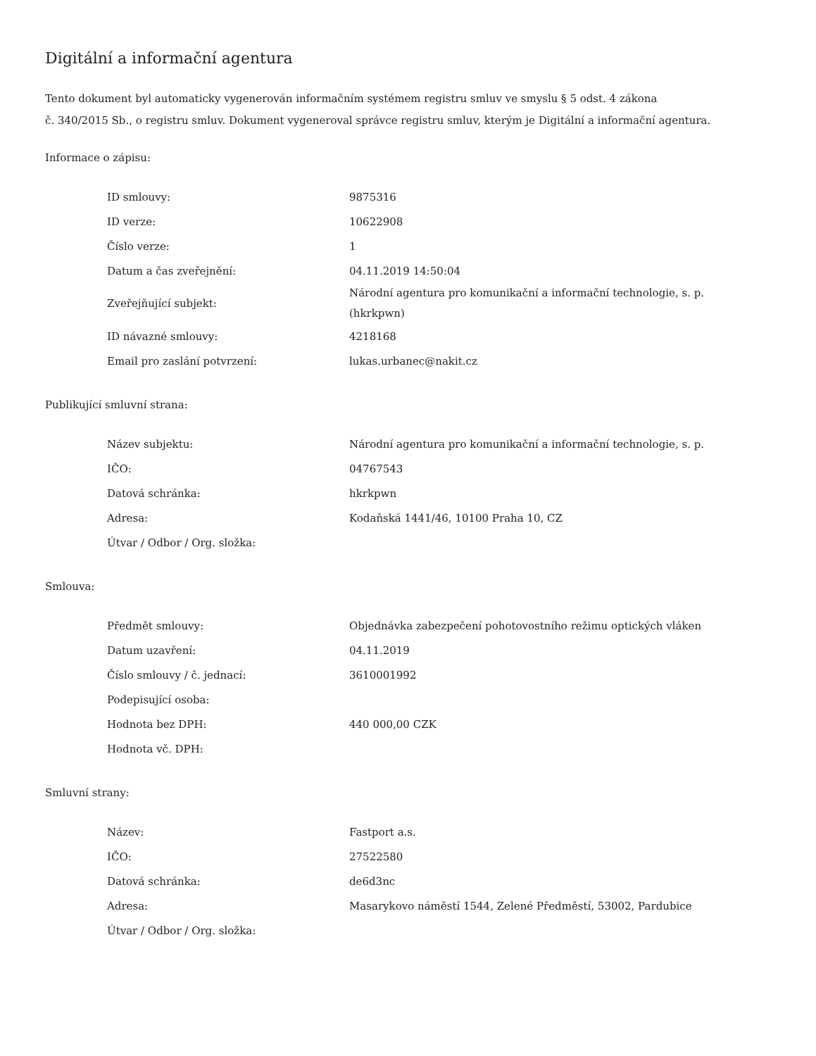Digitální a informační agentura
Tento dokument byl automaticky vygenerován informačním systémem registru smluv ve smyslu § 5 odst. 4 zákona
č. 340/2015 Sb., o registru smluv. Dokument vygeneroval správce registru smluv, kterým je Digitální a informační agentura.
Informace o zápisu:
| ID smlouvy: | 9875316 |
| ID verze: | 10622908 |
| Číslo verze: | 1 |
| Datum a čas zveřejnění: | 04.11.2019 14:50:04 |
| Zveřejňující subjekt: | Národní agentura pro komunikační a informační technologie, s. p. (hkrkpwn) |
| ID návazné smlouvy: | 4218168 |
| Email pro zaslání potvrzení: | lukas.urbanec@nakit.cz |
Publikující smluvní strana:
| Název subjektu: | Národní agentura pro komunikační a informační technologie, s. p. |
| IČO: | 04767543 |
| Datová schránka: | hkrkpwn |
| Adresa: | Kodaňská 1441/46, 10100 Praha 10, CZ |
| Útvar / Odbor / Org. složka: | |
Smlouva:
| Předmět smlouvy: | Objednávka zabezpečení pohotovostního režimu optických vláken |
| Datum uzavření: | 04.11.2019 |
| Číslo smlouvy / č. jednací: | 3610001992 |
| Podepisující osoba: | |
| Hodnota bez DPH: | 440 000,00 CZK |
| Hodnota vč. DPH: | |
Smluvní strany:
| Název: | Fastport a.s. |
| IČO: | 27522580 |
| Datová schránka: | de6d3nc |
| Adresa: | Masarykovo náměstí 1544, Zelené Předměstí, 53002, Pardubice |
| Útvar / Odbor / Org. složka: | |